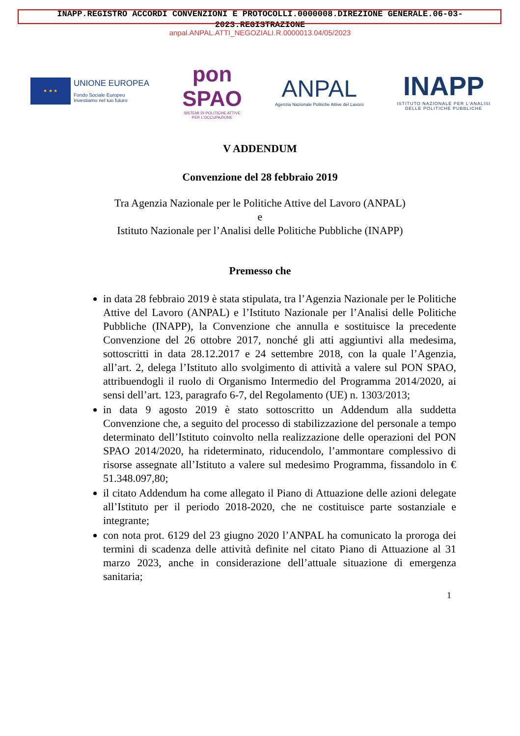INAPP.REGISTRO ACCORDI CONVENZIONI E PROTOCOLLI.0000008.DIREZIONE GENERALE.06-03-
2023.REGISTRAZIONE
anpal.ANPAL.ATTI_NEGOZIALI.R.0000013.04/05/2023
★ ★ ★
UNIONE EUROPEA
Fondo Sociale Europeo
Investiamo nel tuo futuro
pon
SPAO
SISTEMI DI POLITICHE ATTIVE
PER L'OCCUPAZIONE
ANPAL
Agenzia Nazionale Politiche Attive del Lavoro
INAPP
ISTITUTO NAZIONALE PER L'ANALISI
DELLE POLITICHE PUBBLICHE
V ADDENDUM
Convenzione del 28 febbraio 2019
Tra Agenzia Nazionale per le Politiche Attive del Lavoro (ANPAL)
e
Istituto Nazionale per l’Analisi delle Politiche Pubbliche (INAPP)
Premesso che
in data 28 febbraio 2019 è stata stipulata, tra l’Agenzia Nazionale per le Politiche Attive del Lavoro (ANPAL) e l’Istituto Nazionale per l’Analisi delle Politiche Pubbliche (INAPP), la Convenzione che annulla e sostituisce la precedente Convenzione del 26 ottobre 2017, nonché gli atti aggiuntivi alla medesima, sottoscritti in data 28.12.2017 e 24 settembre 2018, con la quale l’Agenzia, all’art. 2, delega l’Istituto allo svolgimento di attività a valere sul PON SPAO, attribuendogli il ruolo di Organismo Intermedio del Programma 2014/2020, ai sensi dell’art. 123, paragrafo 6-7, del Regolamento (UE) n. 1303/2013;
in data 9 agosto 2019 è stato sottoscritto un Addendum alla suddetta Convenzione che, a seguito del processo di stabilizzazione del personale a tempo determinato dell’Istituto coinvolto nella realizzazione delle operazioni del PON SPAO 2014/2020, ha rideterminato, riducendolo, l’ammontare complessivo di risorse assegnate all’Istituto a valere sul medesimo Programma, fissandolo in € 51.348.097,80;
il citato Addendum ha come allegato il Piano di Attuazione delle azioni delegate all’Istituto per il periodo 2018-2020, che ne costituisce parte sostanziale e integrante;
con nota prot. 6129 del 23 giugno 2020 l’ANPAL ha comunicato la proroga dei termini di scadenza delle attività definite nel citato Piano di Attuazione al 31 marzo 2023, anche in considerazione dell’attuale situazione di emergenza sanitaria;
1